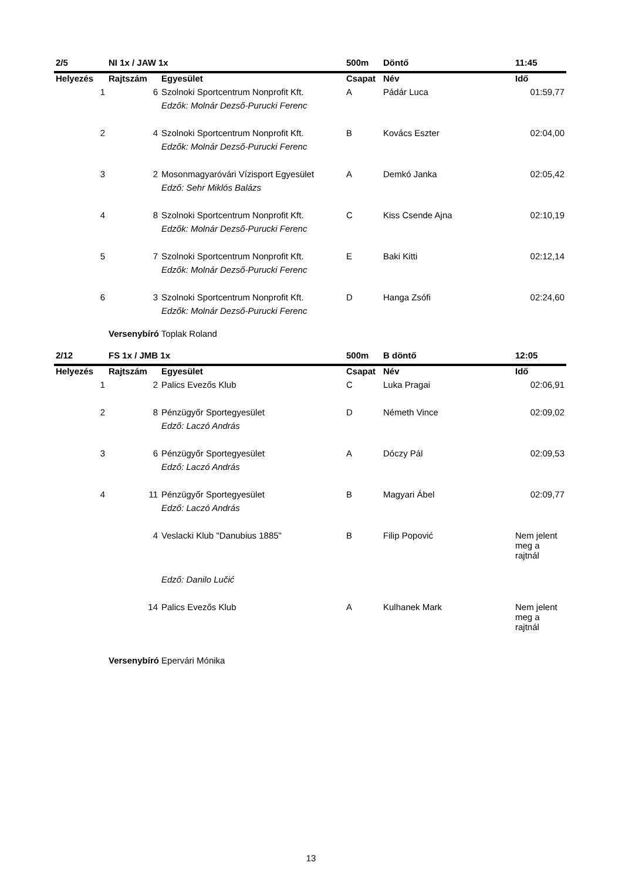| 2/5 | NI 1x / JAW 1x | | 500m | Döntő | 11:45 |
| Helyezés | Rajtszám | Egyesület | Csapat | Név | Idő |
| 1 | 6 | Szolnoki Sportcentrum Nonprofit Kft. | A | Pádár Luca | 01:59,77 |
| | | Edzők: Molnár Dezső-Purucki Ferenc | | | |
| 2 | 4 | Szolnoki Sportcentrum Nonprofit Kft. | B | Kovács Eszter | 02:04,00 |
| | | Edzők: Molnár Dezső-Purucki Ferenc | | | |
| 3 | 2 | Mosonmagyaróvári Vízisport Egyesület | A | Demkó Janka | 02:05,42 |
| | | Edző: Sehr Miklós Balázs | | | |
| 4 | 8 | Szolnoki Sportcentrum Nonprofit Kft. | C | Kiss Csende Ajna | 02:10,19 |
| | | Edzők: Molnár Dezső-Purucki Ferenc | | | |
| 5 | 7 | Szolnoki Sportcentrum Nonprofit Kft. | E | Baki Kitti | 02:12,14 |
| | | Edzők: Molnár Dezső-Purucki Ferenc | | | |
| 6 | 3 | Szolnoki Sportcentrum Nonprofit Kft. | D | Hanga Zsófi | 02:24,60 |
| | | Edzők: Molnár Dezső-Purucki Ferenc | | | |
Versenybíró Toplak Roland
| 2/12 | FS 1x / JMB 1x | | 500m | B döntő | 12:05 |
| Helyezés | Rajtszám | Egyesület | Csapat | Név | Idő |
| 1 | 2 | Palics Evezős Klub | C | Luka Pragai | 02:06,91 |
| 2 | 8 | Pénzügyőr Sportegyesület | D | Németh Vince | 02:09,02 |
| | | Edző: Laczó András | | | |
| 3 | 6 | Pénzügyőr Sportegyesület | A | Dóczy Pál | 02:09,53 |
| | | Edző: Laczó András | | | |
| 4 | 11 | Pénzügyőr Sportegyesület | B | Magyari Ábel | 02:09,77 |
| | | Edző: Laczó András | | | |
| | 4 | Veslacki Klub "Danubius 1885" | B | Filip Popović | Nem jelent meg a rajtnál |
| | | Edző: Danilo Lučić | | | |
| | 14 | Palics Evezős Klub | A | Kulhanek Mark | Nem jelent meg a rajtnál |
Versenybíró Epervári Mónika
13